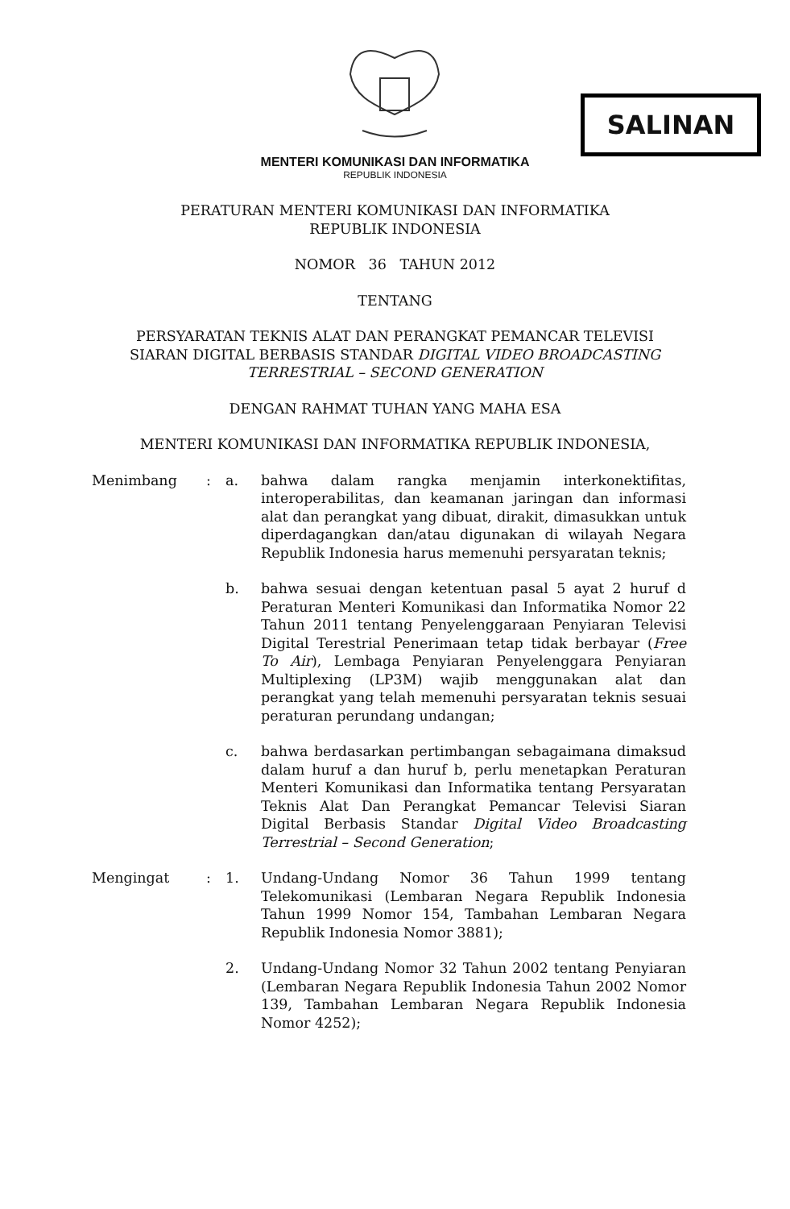SALINAN
MENTERI KOMUNIKASI DAN INFORMATIKA
REPUBLIK INDONESIA
PERATURAN MENTERI KOMUNIKASI DAN INFORMATIKA
REPUBLIK INDONESIA
NOMOR 36 TAHUN 2012
TENTANG
PERSYARATAN TEKNIS ALAT DAN PERANGKAT PEMANCAR TELEVISI
SIARAN DIGITAL BERBASIS STANDAR DIGITAL VIDEO BROADCASTING
TERRESTRIAL – SECOND GENERATION
DENGAN RAHMAT TUHAN YANG MAHA ESA
MENTERI KOMUNIKASI DAN INFORMATIKA REPUBLIK INDONESIA,
| Menimbang | : | a. | bahwa dalam rangka menjamin interkonektifitas, interoperabilitas, dan keamanan jaringan dan informasi alat dan perangkat yang dibuat, dirakit, dimasukkan untuk diperdagangkan dan/atau digunakan di wilayah Negara Republik Indonesia harus memenuhi persyaratan teknis; |
| | | b. | bahwa sesuai dengan ketentuan pasal 5 ayat 2 huruf d Peraturan Menteri Komunikasi dan Informatika Nomor 22 Tahun 2011 tentang Penyelenggaraan Penyiaran Televisi Digital Terestrial Penerimaan tetap tidak berbayar ( Free To Air ), Lembaga Penyiaran Penyelenggara Penyiaran Multiplexing (LP3M) wajib menggunakan alat dan perangkat yang telah memenuhi persyaratan teknis sesuai peraturan perundang undangan; |
| | | c. | bahwa berdasarkan pertimbangan sebagaimana dimaksud dalam huruf a dan huruf b, perlu menetapkan Peraturan Menteri Komunikasi dan Informatika tentang Persyaratan Teknis Alat Dan Perangkat Pemancar Televisi Siaran Digital Berbasis Standar Digital Video Broadcasting Terrestrial – Second Generation ; |
| Mengingat | : | 1. | Undang-Undang Nomor 36 Tahun 1999 tentang Telekomunikasi (Lembaran Negara Republik Indonesia Tahun 1999 Nomor 154, Tambahan Lembaran Negara Republik Indonesia Nomor 3881); |
| | | 2. | Undang-Undang Nomor 32 Tahun 2002 tentang Penyiaran (Lembaran Negara Republik Indonesia Tahun 2002 Nomor 139, Tambahan Lembaran Negara Republik Indonesia Nomor 4252); |